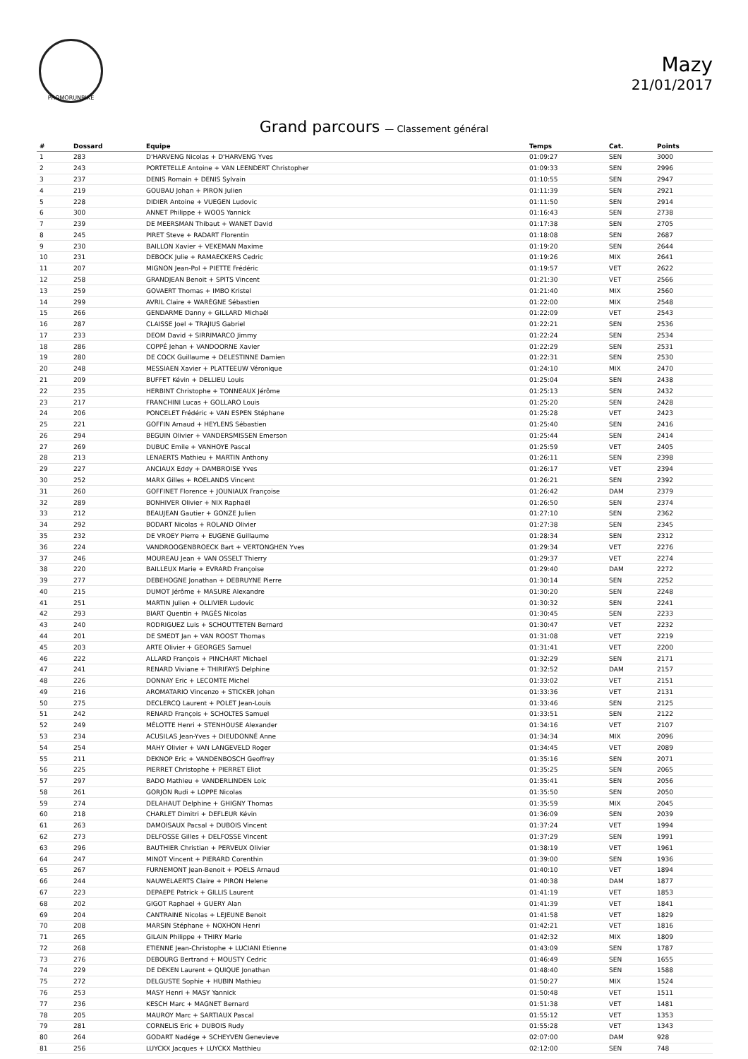PROMORUNBIKE
Mazy
21/01/2017
Grand parcours — Classement général
| # | Dossard | Equipe | Temps | Cat. | Points |
| --- | --- | --- | --- | --- | --- |
| 1 | 283 | D'HARVENG Nicolas + D'HARVENG Yves | 01:09:27 | SEN | 3000 |
| 2 | 243 | PORTETELLE Antoine + VAN LEENDERT Christopher | 01:09:33 | SEN | 2996 |
| 3 | 237 | DENIS Romain + DENIS Sylvain | 01:10:55 | SEN | 2947 |
| 4 | 219 | GOUBAU Johan + PIRON Julien | 01:11:39 | SEN | 2921 |
| 5 | 228 | DIDIER Antoine + VUEGEN Ludovic | 01:11:50 | SEN | 2914 |
| 6 | 300 | ANNET Philippe + WOOS Yannick | 01:16:43 | SEN | 2738 |
| 7 | 239 | DE MEERSMAN Thibaut + WANET David | 01:17:38 | SEN | 2705 |
| 8 | 245 | PIRET Steve + RADART Florentin | 01:18:08 | SEN | 2687 |
| 9 | 230 | BAILLON Xavier + VEKEMAN Maxime | 01:19:20 | SEN | 2644 |
| 10 | 231 | DEBOCK Julie + RAMAECKERS Cedric | 01:19:26 | MIX | 2641 |
| 11 | 207 | MIGNON Jean-Pol + PIETTE Frédéric | 01:19:57 | VET | 2622 |
| 12 | 258 | GRANDJEAN Benoit + SPITS Vincent | 01:21:30 | VET | 2566 |
| 13 | 259 | GOVAERT Thomas + IMBO Kristel | 01:21:40 | MIX | 2560 |
| 14 | 299 | AVRIL Claire + WARÈGNE Sébastien | 01:22:00 | MIX | 2548 |
| 15 | 266 | GENDARME Danny + GILLARD Michaël | 01:22:09 | VET | 2543 |
| 16 | 287 | CLAISSE Joel + TRAJIUS Gabriel | 01:22:21 | SEN | 2536 |
| 17 | 233 | DEOM David + SIRRIMARCO Jimmy | 01:22:24 | SEN | 2534 |
| 18 | 286 | COPPÉ Jehan + VANDOORNE Xavier | 01:22:29 | SEN | 2531 |
| 19 | 280 | DE COCK Guillaume + DELESTINNE Damien | 01:22:31 | SEN | 2530 |
| 20 | 248 | MESSIAEN Xavier + PLATTEEUW Véronique | 01:24:10 | MIX | 2470 |
| 21 | 209 | BUFFET Kévin + DELLIEU Louis | 01:25:04 | SEN | 2438 |
| 22 | 235 | HERBINT Christophe + TONNEAUX Jérôme | 01:25:13 | SEN | 2432 |
| 23 | 217 | FRANCHINI Lucas + GOLLARO Louis | 01:25:20 | SEN | 2428 |
| 24 | 206 | PONCELET Frédéric + VAN ESPEN Stéphane | 01:25:28 | VET | 2423 |
| 25 | 221 | GOFFIN Arnaud + HEYLENS Sébastien | 01:25:40 | SEN | 2416 |
| 26 | 294 | BEGUIN Olivier + VANDERSMISSEN Emerson | 01:25:44 | SEN | 2414 |
| 27 | 269 | DUBUC Emile + VANHOYE Pascal | 01:25:59 | VET | 2405 |
| 28 | 213 | LENAERTS Mathieu + MARTIN Anthony | 01:26:11 | SEN | 2398 |
| 29 | 227 | ANCIAUX Eddy + DAMBROISE Yves | 01:26:17 | VET | 2394 |
| 30 | 252 | MARX Gilles + ROELANDS Vincent | 01:26:21 | SEN | 2392 |
| 31 | 260 | GOFFINET Florence + JOUNIAUX Françoise | 01:26:42 | DAM | 2379 |
| 32 | 289 | BONHIVER Olivier + NIX Raphaël | 01:26:50 | SEN | 2374 |
| 33 | 212 | BEAUJEAN Gautier + GONZE Julien | 01:27:10 | SEN | 2362 |
| 34 | 292 | BODART Nicolas + ROLAND Olivier | 01:27:38 | SEN | 2345 |
| 35 | 232 | DE VROEY Pierre + EUGENE Guillaume | 01:28:34 | SEN | 2312 |
| 36 | 224 | VANDROOGENBROECK Bart + VERTONGHEN Yves | 01:29:34 | VET | 2276 |
| 37 | 246 | MOUREAU Jean + VAN OSSELT Thierry | 01:29:37 | VET | 2274 |
| 38 | 220 | BAILLEUX Marie + EVRARD Françoise | 01:29:40 | DAM | 2272 |
| 39 | 277 | DEBEHOGNE Jonathan + DEBRUYNE Pierre | 01:30:14 | SEN | 2252 |
| 40 | 215 | DUMOT Jérôme + MASURE Alexandre | 01:30:20 | SEN | 2248 |
| 41 | 251 | MARTIN Julien + OLLIVIER Ludovic | 01:30:32 | SEN | 2241 |
| 42 | 293 | BIART Quentin + PAGÈS Nicolas | 01:30:45 | SEN | 2233 |
| 43 | 240 | RODRIGUEZ Luis + SCHOUTTETEN Bernard | 01:30:47 | VET | 2232 |
| 44 | 201 | DE SMEDT Jan + VAN ROOST Thomas | 01:31:08 | VET | 2219 |
| 45 | 203 | ARTE Olivier + GEORGES Samuel | 01:31:41 | VET | 2200 |
| 46 | 222 | ALLARD François + PINCHART Michael | 01:32:29 | SEN | 2171 |
| 47 | 241 | RENARD Viviane + THIRIFAYS Delphine | 01:32:52 | DAM | 2157 |
| 48 | 226 | DONNAY Eric + LECOMTE Michel | 01:33:02 | VET | 2151 |
| 49 | 216 | AROMATARIO Vincenzo + STICKER Johan | 01:33:36 | VET | 2131 |
| 50 | 275 | DECLERCQ Laurent + POLET Jean-Louis | 01:33:46 | SEN | 2125 |
| 51 | 242 | RENARD François + SCHOLTES Samuel | 01:33:51 | SEN | 2122 |
| 52 | 249 | MÉLOTTE Henri + STENHOUSE Alexander | 01:34:16 | VET | 2107 |
| 53 | 234 | ACUSILAS Jean-Yves + DIEUDONNÉ Anne | 01:34:34 | MIX | 2096 |
| 54 | 254 | MAHY Olivier + VAN LANGEVELD Roger | 01:34:45 | VET | 2089 |
| 55 | 211 | DEKNOP Eric + VANDENBOSCH Geoffrey | 01:35:16 | SEN | 2071 |
| 56 | 225 | PIERRET Christophe + PIERRET Eliot | 01:35:25 | SEN | 2065 |
| 57 | 297 | BADO Mathieu + VANDERLINDEN Loic | 01:35:41 | SEN | 2056 |
| 58 | 261 | GORJON Rudi + LOPPE Nicolas | 01:35:50 | SEN | 2050 |
| 59 | 274 | DELAHAUT Delphine + GHIGNY Thomas | 01:35:59 | MIX | 2045 |
| 60 | 218 | CHARLET Dimitri + DEFLEUR Kévin | 01:36:09 | SEN | 2039 |
| 61 | 263 | DAMOISAUX Pacsal + DUBOIS Vincent | 01:37:24 | VET | 1994 |
| 62 | 273 | DELFOSSE Gilles + DELFOSSE Vincent | 01:37:29 | SEN | 1991 |
| 63 | 296 | BAUTHIER Christian + PERVEUX Olivier | 01:38:19 | VET | 1961 |
| 64 | 247 | MINOT Vincent + PIERARD Corenthin | 01:39:00 | SEN | 1936 |
| 65 | 267 | FURNEMONT Jean-Benoit + POELS Arnaud | 01:40:10 | VET | 1894 |
| 66 | 244 | NAUWELAERTS Claire + PIRON Helene | 01:40:38 | DAM | 1877 |
| 67 | 223 | DEPAEPE Patrick + GILLIS Laurent | 01:41:19 | VET | 1853 |
| 68 | 202 | GIGOT Raphael + GUERY Alan | 01:41:39 | VET | 1841 |
| 69 | 204 | CANTRAINE Nicolas + LEJEUNE Benoit | 01:41:58 | VET | 1829 |
| 70 | 208 | MARSIN Stéphane + NOXHON Henri | 01:42:21 | VET | 1816 |
| 71 | 265 | GILAIN Philippe + THIRY Marie | 01:42:32 | MIX | 1809 |
| 72 | 268 | ETIENNE Jean-Christophe + LUCIANI Etienne | 01:43:09 | SEN | 1787 |
| 73 | 276 | DEBOURG Bertrand + MOUSTY Cedric | 01:46:49 | SEN | 1655 |
| 74 | 229 | DE DEKEN Laurent + QUIQUE Jonathan | 01:48:40 | SEN | 1588 |
| 75 | 272 | DELGUSTE Sophie + HUBIN Mathieu | 01:50:27 | MIX | 1524 |
| 76 | 253 | MASY Henri + MASY Yannick | 01:50:48 | VET | 1511 |
| 77 | 236 | KESCH Marc + MAGNET Bernard | 01:51:38 | VET | 1481 |
| 78 | 205 | MAUROY Marc + SARTIAUX Pascal | 01:55:12 | VET | 1353 |
| 79 | 281 | CORNELIS Eric + DUBOIS Rudy | 01:55:28 | VET | 1343 |
| 80 | 264 | GODART Nadége + SCHEYVEN Genevieve | 02:07:00 | DAM | 928 |
| 81 | 256 | LUYCKX Jacques + LUYCKX Matthieu | 02:12:00 | SEN | 748 |